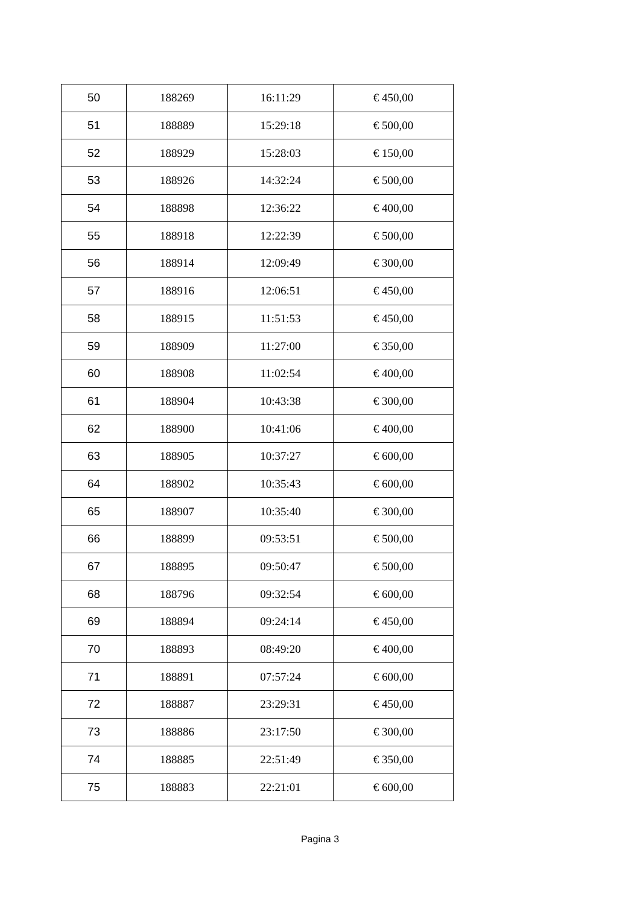| 50 | 188269 | 16:11:29 | € 450,00 |
| 51 | 188889 | 15:29:18 | € 500,00 |
| 52 | 188929 | 15:28:03 | € 150,00 |
| 53 | 188926 | 14:32:24 | € 500,00 |
| 54 | 188898 | 12:36:22 | € 400,00 |
| 55 | 188918 | 12:22:39 | € 500,00 |
| 56 | 188914 | 12:09:49 | € 300,00 |
| 57 | 188916 | 12:06:51 | € 450,00 |
| 58 | 188915 | 11:51:53 | € 450,00 |
| 59 | 188909 | 11:27:00 | € 350,00 |
| 60 | 188908 | 11:02:54 | € 400,00 |
| 61 | 188904 | 10:43:38 | € 300,00 |
| 62 | 188900 | 10:41:06 | € 400,00 |
| 63 | 188905 | 10:37:27 | € 600,00 |
| 64 | 188902 | 10:35:43 | € 600,00 |
| 65 | 188907 | 10:35:40 | € 300,00 |
| 66 | 188899 | 09:53:51 | € 500,00 |
| 67 | 188895 | 09:50:47 | € 500,00 |
| 68 | 188796 | 09:32:54 | € 600,00 |
| 69 | 188894 | 09:24:14 | € 450,00 |
| 70 | 188893 | 08:49:20 | € 400,00 |
| 71 | 188891 | 07:57:24 | € 600,00 |
| 72 | 188887 | 23:29:31 | € 450,00 |
| 73 | 188886 | 23:17:50 | € 300,00 |
| 74 | 188885 | 22:51:49 | € 350,00 |
| 75 | 188883 | 22:21:01 | € 600,00 |
Pagina 3